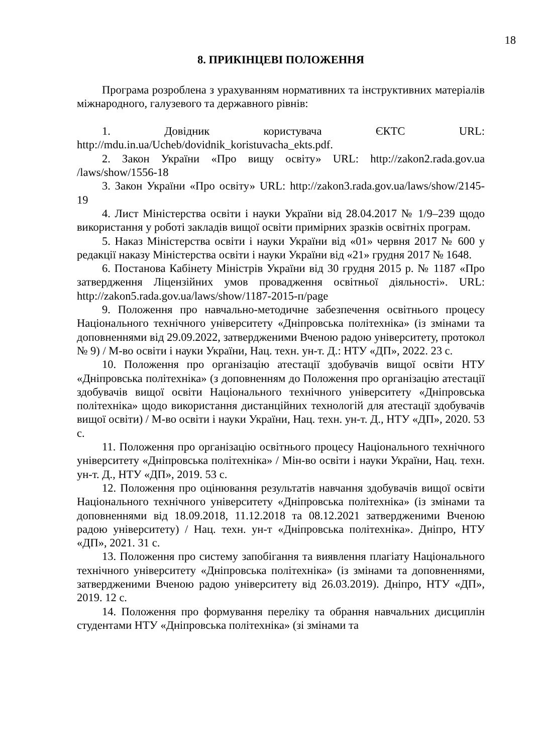18
8. ПРИКІНЦЕВІ ПОЛОЖЕННЯ
Програма розроблена з урахуванням нормативних та інструктивних матеріалів міжнародного, галузевого та державного рівнів:
1. Довідник користувача ЄКТС URL: http://mdu.in.ua/Ucheb/dovidnik_koristuvacha_ekts.pdf.
2. Закон України «Про вищу освіту» URL: http://zakon2.rada.gov.ua /laws/show/1556-18
3. Закон України «Про освіту» URL: http://zakon3.rada.gov.ua/laws/show/2145-19
4. Лист Міністерства освіти і науки України від 28.04.2017 № 1/9–239 щодо використання у роботі закладів вищої освіти примірних зразків освітніх програм.
5. Наказ Міністерства освіти і науки України від «01» червня 2017 № 600 у редакції наказу Міністерства освіти і науки України від «21» грудня 2017 № 1648.
6. Постанова Кабінету Міністрів України від 30 грудня 2015 р. № 1187 «Про затвердження Ліцензійних умов провадження освітньої діяльності». URL: http://zakon5.rada.gov.ua/laws/show/1187-2015-п/page
9. Положення про навчально-методичне забезпечення освітнього процесу Національного технічного університету «Дніпровська політехніка» (із змінами та доповненнями від 29.09.2022, затвердженими Вченою радою університету, протокол № 9) / М-во освіти і науки України, Нац. техн. ун-т. Д.: НТУ «ДП», 2022. 23 с.
10. Положення про організацію атестації здобувачів вищої освіти НТУ «Дніпровська політехніка» (з доповненням до Положення про організацію атестації здобувачів вищої освіти Національного технічного університету «Дніпровська політехніка» щодо використання дистанційних технологій для атестації здобувачів вищої освіти) / М-во освіти і науки України, Нац. техн. ун-т. Д., НТУ «ДП», 2020. 53 с.
11. Положення про організацію освітнього процесу Національного технічного університету «Дніпровська політехніка» / Мін-во освіти і науки України, Нац. техн. ун-т. Д., НТУ «ДП», 2019. 53 с.
12. Положення про оцінювання результатів навчання здобувачів вищої освіти Національного технічного університету «Дніпровська політехніка» (із змінами та доповненнями від 18.09.2018, 11.12.2018 та 08.12.2021 затвердженими Вченою радою університету) / Нац. техн. ун-т «Дніпровська політехніка». Дніпро, НТУ «ДП», 2021. 31 с.
13. Положення про систему запобігання та виявлення плагіату Національного технічного університету «Дніпровська політехніка» (із змінами та доповненнями, затвердженими Вченою радою університету від 26.03.2019). Дніпро, НТУ «ДП», 2019. 12 с.
14. Положення про формування переліку та обрання навчальних дисциплін студентами НТУ «Дніпровська політехніка» (зі змінами та